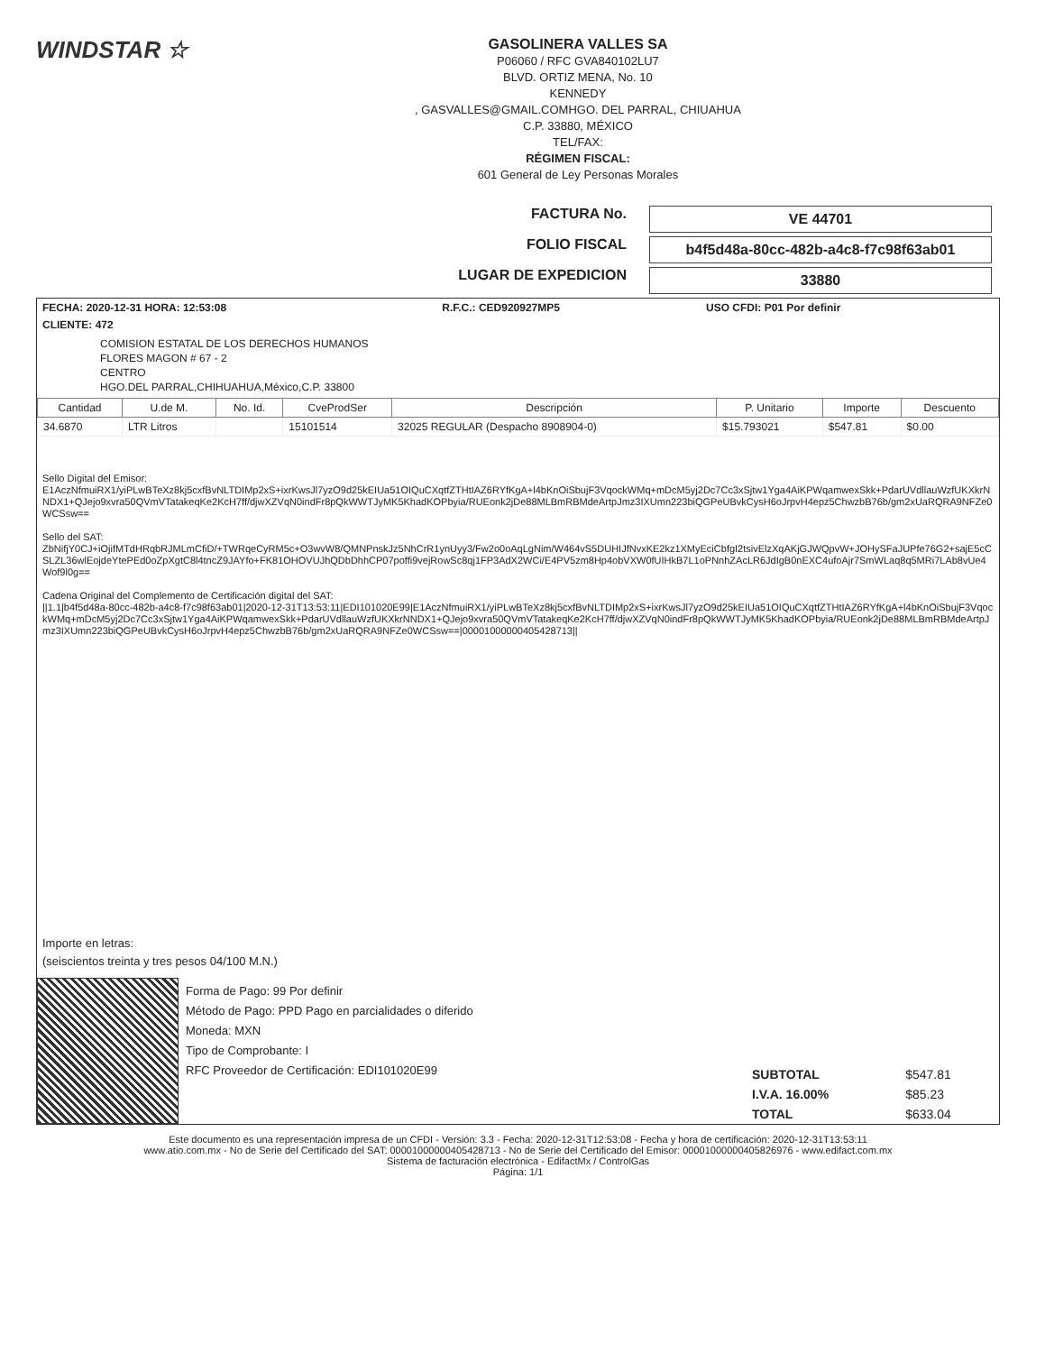WINDSTAR ☆
GASOLINERA VALLES SA
P06060 / RFC GVA840102LU7
BLVD. ORTIZ MENA, No. 10
KENNEDY
, GASVALLES@GMAIL.COMHGO. DEL PARRAL, CHIUAHUA
C.P. 33880, MÉXICO
TEL/FAX:
RÉGIMEN FISCAL:
601 General de Ley Personas Morales
FACTURA No.
VE 44701
FOLIO FISCAL
b4f5d48a-80cc-482b-a4c8-f7c98f63ab01
LUGAR DE EXPEDICION
33880
| FECHA: 2020-12-31 HORA: 12:53:08 | R.F.C.: CED920927MP5 | USO CFDI: P01 Por definir |
CLIENTE: 472
COMISION ESTATAL DE LOS DERECHOS HUMANOS
FLORES MAGON # 67 - 2
CENTRO
HGO.DEL PARRAL,CHIHUAHUA,México,C.P. 33800
| Cantidad | U.de M. | No. Id. | CveProdSer | Descripción | P. Unitario | Importe | Descuento |
| --- | --- | --- | --- | --- | --- | --- | --- |
| 34.6870 | LTR Litros | | 15101514 | 32025 REGULAR (Despacho 8908904-0) | $15.793021 | $547.81 | $0.00 |
Sello Digital del Emisor:
E1AczNfmuiRX1/yiPLwBTeXz8kj5cxfBvNLTDIMp2xS+ixrKwsJl7yzO9d25kEIUa51OIQuCXqtfZTHtIAZ6RYfKgA+l4bKnOiSbujF3VqockWMq+mDcM5yj2Dc7Cc3xSjtw1Yga4AiKPWqamwexSkk+PdarUVdllauWzfUKXkrNNDX1+QJejo9xvra50QVmVTatakeqKe2KcH7ff/djwXZVqN0indFr8pQkWWTJyMK5KhadKOPbyia/RUEonk2jDe88MLBmRBMdeArtpJmz3IXUmn223biQGPeUBvkCysH6oJrpvH4epz5ChwzbB76b/gm2xUaRQRA9NFZe0WCSsw==
Sello del SAT:
ZbNifjY0CJ+iOjifMTdHRqbRJMLmCfiD/+TWRqeCyRM5c+O3wvW8/QMNPnskJz5NhCrR1ynUyy3/Fw2o0oAqLgNim/W464vS5DUHIJfNvxKE2kz1XMyEciCbfgI2tsivElzXqAKjGJWQpvW+JOHySFaJUPfe76G2+sajE5cCSLZL36wlEojdeYtePEd0oZpXgtC8l4tncZ9JAYfo+FK81OHOVUJhQDbDhhCP07poffi9vejRowSc8qj1FP3AdX2WCi/E4PV5zm8Hp4obVXW0fUIHkB7L1oPNnhZAcLR6JdIgB0nEXC4ufoAjr7SmWLaq8q5MRi7LAb8vUe4Wof9l0g==
Cadena Original del Complemento de Certificación digital del SAT:
||1.1|b4f5d48a-80cc-482b-a4c8-f7c98f63ab01|2020-12-31T13:53:11|EDI101020E99|E1AczNfmuiRX1/yiPLwBTeXz8kj5cxfBvNLTDIMp2xS+ixrKwsJl7yzO9d25kEIUa51OIQuCXqtfZTHtIAZ6RYfKgA+l4bKnOiSbujF3VqockWMq+mDcM5yj2Dc7Cc3xSjtw1Yga4AiKPWqamwexSkk+PdarUVdllauWzfUKXkrNNDX1+QJejo9xvra50QVmVTatakeqKe2KcH7ff/djwXZVqN0indFr8pQkWWTJyMK5KhadKOPbyia/RUEonk2jDe88MLBmRBMdeArtpJmz3IXUmn223biQGPeUBvkCysH6oJrpvH4epz5ChwzbB76b/gm2xUaRQRA9NFZe0WCSsw==|00001000000405428713||
Importe en letras:
(seiscientos treinta y tres pesos 04/100 M.N.)
Forma de Pago: 99 Por definir
Método de Pago: PPD Pago en parcialidades o diferido
Moneda: MXN
Tipo de Comprobante: I
RFC Proveedor de Certificación: EDI101020E99
| SUBTOTAL | $547.81 |
| I.V.A. 16.00% | $85.23 |
| TOTAL | $633.04 |
Este documento es una representación impresa de un CFDI - Versión: 3.3 - Fecha: 2020-12-31T12:53:08 - Fecha y hora de certificación: 2020-12-31T13:53:11
www.atio.com.mx - No de Serie del Certificado del SAT: 00001000000405428713 - No de Serie del Certificado del Emisor: 00001000000405826976 - www.edifact.com.mx
Sistema de facturación electrónica - EdifactMx / ControlGas
Página: 1/1